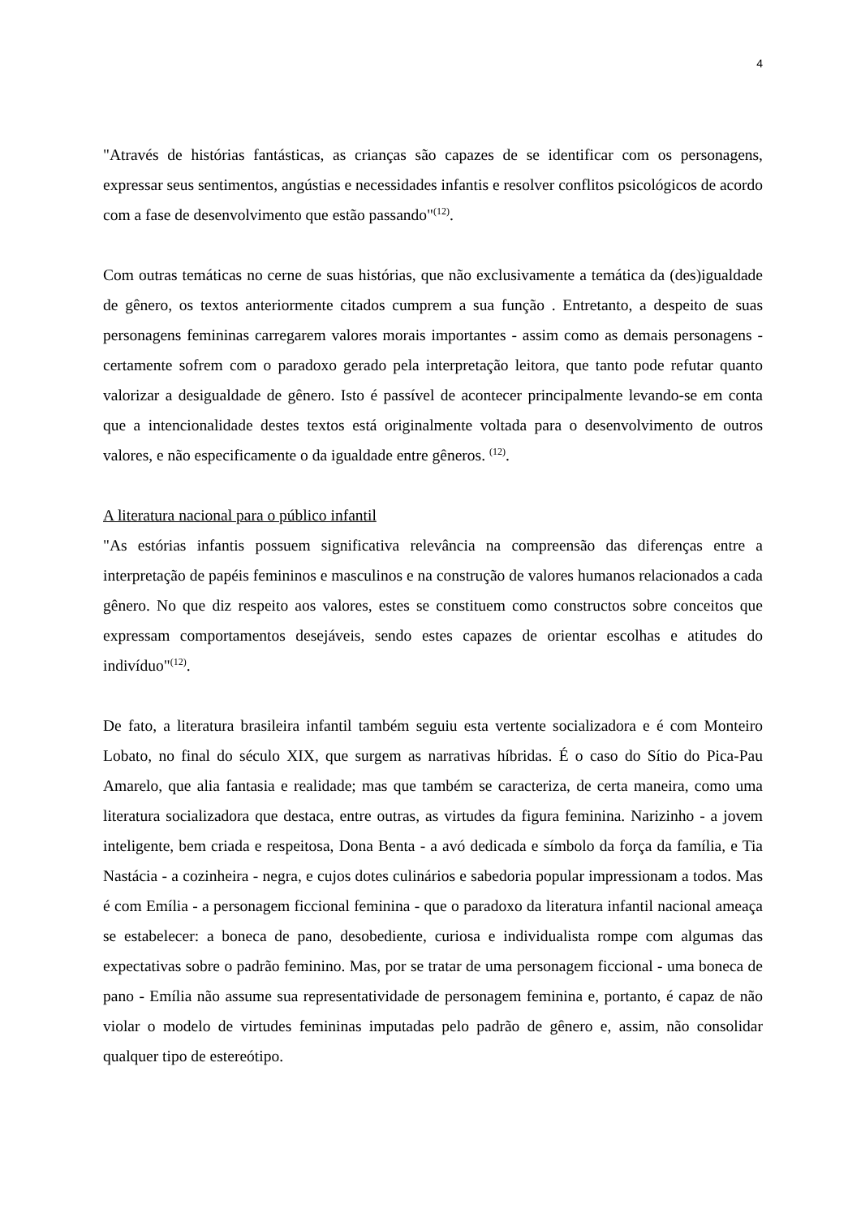4
"Através de histórias fantásticas, as crianças são capazes de se identificar com os personagens, expressar seus sentimentos, angústias e necessidades infantis e resolver conflitos psicológicos de acordo com a fase de desenvolvimento que estão passando"<sup>(12)</sup>.
Com outras temáticas no cerne de suas histórias, que não exclusivamente a temática da (des)igualdade de gênero, os textos anteriormente citados cumprem a sua função . Entretanto, a despeito de suas personagens femininas carregarem valores morais importantes - assim como as demais personagens - certamente sofrem com o paradoxo gerado pela interpretação leitora, que tanto pode refutar quanto valorizar a desigualdade de gênero. Isto é passível de acontecer principalmente levando-se em conta que a intencionalidade destes textos está originalmente voltada para o desenvolvimento de outros valores, e não especificamente o da igualdade entre gêneros. <sup>(12)</sup>.
A literatura nacional para o público infantil
"As estórias infantis possuem significativa relevância na compreensão das diferenças entre a interpretação de papéis femininos e masculinos e na construção de valores humanos relacionados a cada gênero. No que diz respeito aos valores, estes se constituem como constructos sobre conceitos que expressam comportamentos desejáveis, sendo estes capazes de orientar escolhas e atitudes do indivíduo"<sup>(12)</sup>.
De fato, a literatura brasileira infantil também seguiu esta vertente socializadora e é com Monteiro Lobato, no final do século XIX, que surgem as narrativas híbridas. É o caso do Sítio do Pica-Pau Amarelo, que alia fantasia e realidade; mas que também se caracteriza, de certa maneira, como uma literatura socializadora que destaca, entre outras, as virtudes da figura feminina. Narizinho - a jovem inteligente, bem criada e respeitosa, Dona Benta - a avó dedicada e símbolo da força da família, e Tia Nastácia - a cozinheira - negra, e cujos dotes culinários e sabedoria popular impressionam a todos. Mas é com Emília - a personagem ficcional feminina - que o paradoxo da literatura infantil nacional ameaça se estabelecer: a boneca de pano, desobediente, curiosa e individualista rompe com algumas das expectativas sobre o padrão feminino. Mas, por se tratar de uma personagem ficcional - uma boneca de pano - Emília não assume sua representatividade de personagem feminina e, portanto, é capaz de não violar o modelo de virtudes femininas imputadas pelo padrão de gênero e, assim, não consolidar qualquer tipo de estereótipo.